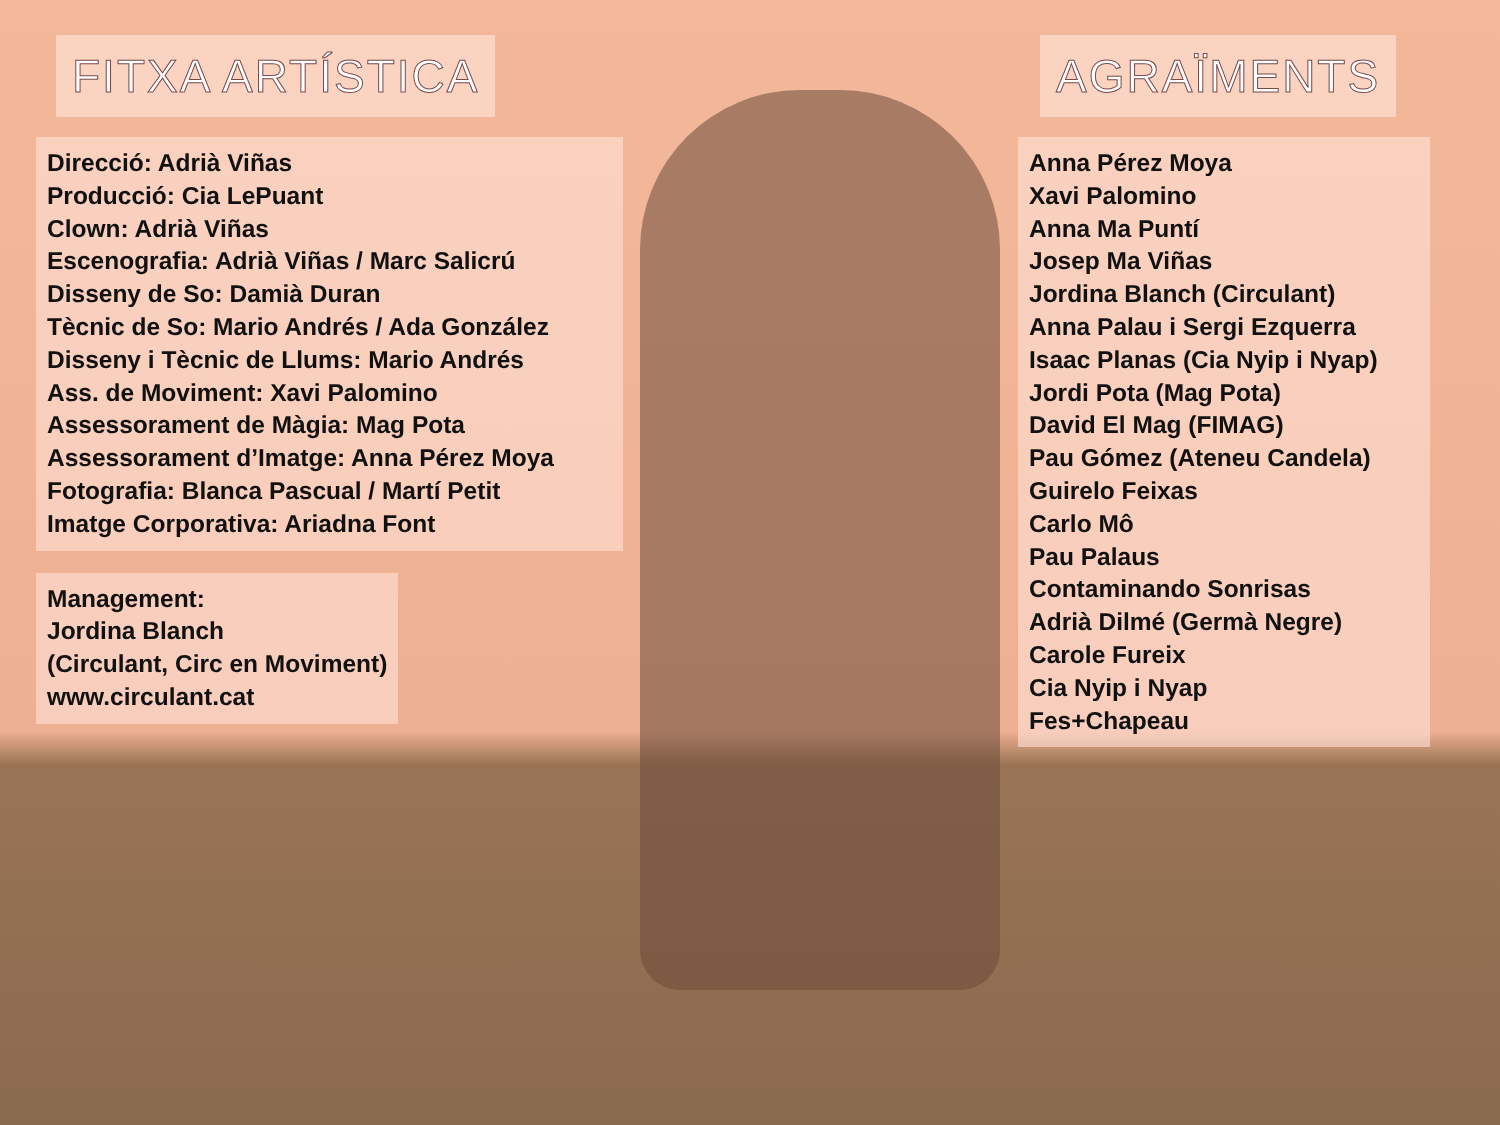FITXA ARTÍSTICA
Direcció: Adrià Viñas
Producció: Cia LePuant
Clown: Adrià Viñas
Escenografia: Adrià Viñas / Marc Salicrú
Disseny de So: Damià Duran
Tècnic de So: Mario Andrés / Ada González
Disseny i Tècnic de Llums: Mario Andrés
Ass. de Moviment: Xavi Palomino
Assessorament de Màgia: Mag Pota
Assessorament d’Imatge: Anna Pérez Moya
Fotografia: Blanca Pascual / Martí Petit
Imatge Corporativa: Ariadna Font
Management:
Jordina Blanch
(Circulant, Circ en Moviment)
www.circulant.cat
AGRAÏMENTS
Anna Pérez Moya
Xavi Palomino
Anna Ma Puntí
Josep Ma Viñas
Jordina Blanch (Circulant)
Anna Palau i Sergi Ezquerra
Isaac Planas (Cia Nyip i Nyap)
Jordi Pota (Mag Pota)
David El Mag (FIMAG)
Pau Gómez (Ateneu Candela)
Guirelo Feixas
Carlo Mô
Pau Palaus
Contaminando Sonrisas
Adrià Dilmé (Germà Negre)
Carole Fureix
Cia Nyip i Nyap
Fes+Chapeau